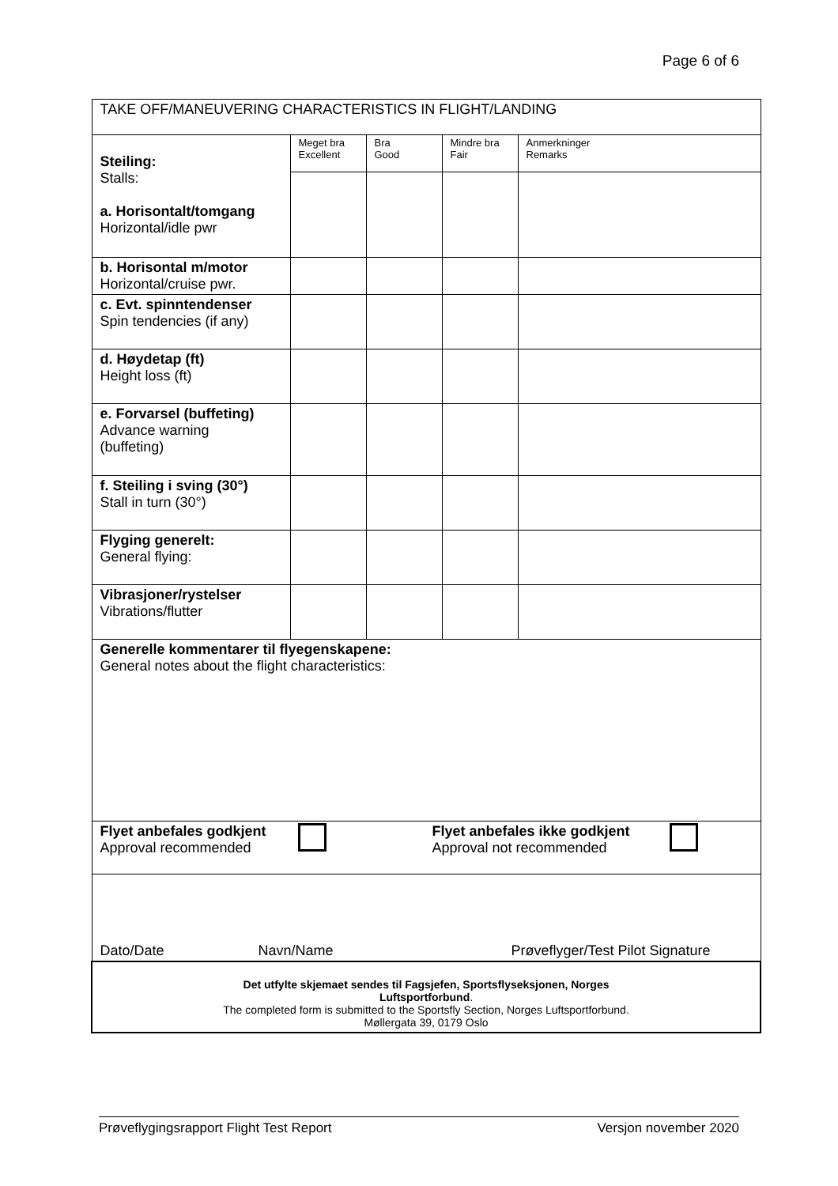Page 6 of 6
| TAKE OFF/MANEUVERING CHARACTERISTICS IN FLIGHT/LANDING | | | | |
| Steiling: Stalls: a. Horisontalt/tomgang Horizontal/idle pwr | Meget bra Excellent | Bra Good | Mindre bra Fair | Anmerkninger Remarks |
| b. Horisontal m/motor Horizontal/cruise pwr. | | | | |
| c. Evt. spinntendenser Spin tendencies (if any) | | | | |
| d. Høydetap (ft) Height loss (ft) | | | | |
| e. Forvarsel (buffeting) Advance warning (buffeting) | | | | |
| f. Steiling i sving (30°) Stall in turn (30°) | | | | |
| Flyging generelt: General flying: | | | | |
| Vibrasjoner/rystelser Vibrations/flutter | | | | |
| Generelle kommentarer til flyegenskapene: General notes about the flight characteristics: | | | | |
| Flyet anbefales godkjent Approval recommended Flyet anbefales ikke godkjent Approval not recommended | | | | |
| Dato/Date Navn/Name Prøveflyger/Test Pilot Signature | | | | |
| Det utfylte skjemaet sendes til Fagsjefen, Sportsflyseksjonen, Norges Luftsportforbund . The completed form is submitted to the Sportsfly Section, Norges Luftsportforbund. Møllergata 39, 0179 Oslo | | | | |
Prøveflygingsrapport Flight Test Report Versjon november 2020